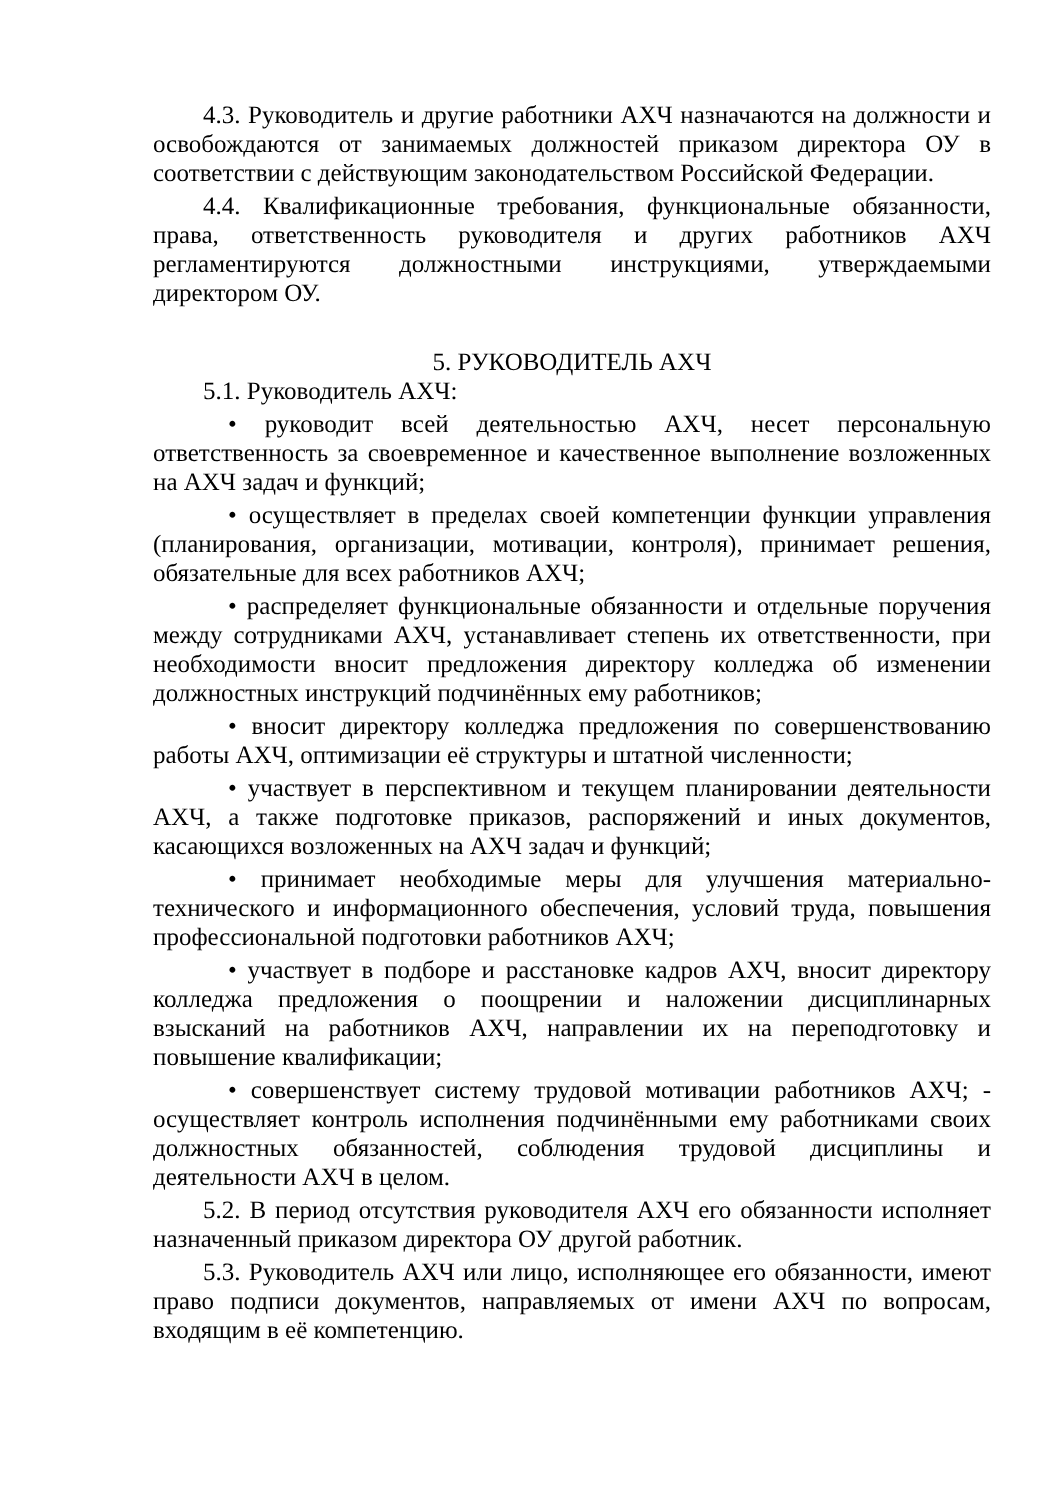4.3. Руководитель и другие работники АХЧ назначаются на должности и освобождаются от занимаемых должностей приказом директора ОУ в соответствии с действующим законодательством Российской Федерации.
4.4. Квалификационные требования, функциональные обязанности, права, ответственность руководителя и других работников АХЧ регламентируются должностными инструкциями, утверждаемыми директором ОУ.
5. РУКОВОДИТЕЛЬ АХЧ
5.1. Руководитель АХЧ:
• руководит всей деятельностью АХЧ, несет персональную ответственность за своевременное и качественное выполнение возложенных на АХЧ задач и функций;
• осуществляет в пределах своей компетенции функции управления (планирования, организации, мотивации, контроля), принимает решения, обязательные для всех работников АХЧ;
• распределяет функциональные обязанности и отдельные поручения между сотрудниками АХЧ, устанавливает степень их ответственности, при необходимости вносит предложения директору колледжа об изменении должностных инструкций подчинённых ему работников;
• вносит директору колледжа предложения по совершенствованию работы АХЧ, оптимизации её структуры и штатной численности;
• участвует в перспективном и текущем планировании деятельности АХЧ, а также подготовке приказов, распоряжений и иных документов, касающихся возложенных на АХЧ задач и функций;
• принимает необходимые меры для улучшения материально-технического и информационного обеспечения, условий труда, повышения профессиональной подготовки работников АХЧ;
• участвует в подборе и расстановке кадров АХЧ, вносит директору колледжа предложения о поощрении и наложении дисциплинарных взысканий на работников АХЧ, направлении их на переподготовку и повышение квалификации;
• совершенствует систему трудовой мотивации работников АХЧ; - осуществляет контроль исполнения подчинёнными ему работниками своих должностных обязанностей, соблюдения трудовой дисциплины и деятельности АХЧ в целом.
5.2. В период отсутствия руководителя АХЧ его обязанности исполняет назначенный приказом директора ОУ другой работник.
5.3. Руководитель АХЧ или лицо, исполняющее его обязанности, имеют право подписи документов, направляемых от имени АХЧ по вопросам, входящим в её компетенцию.